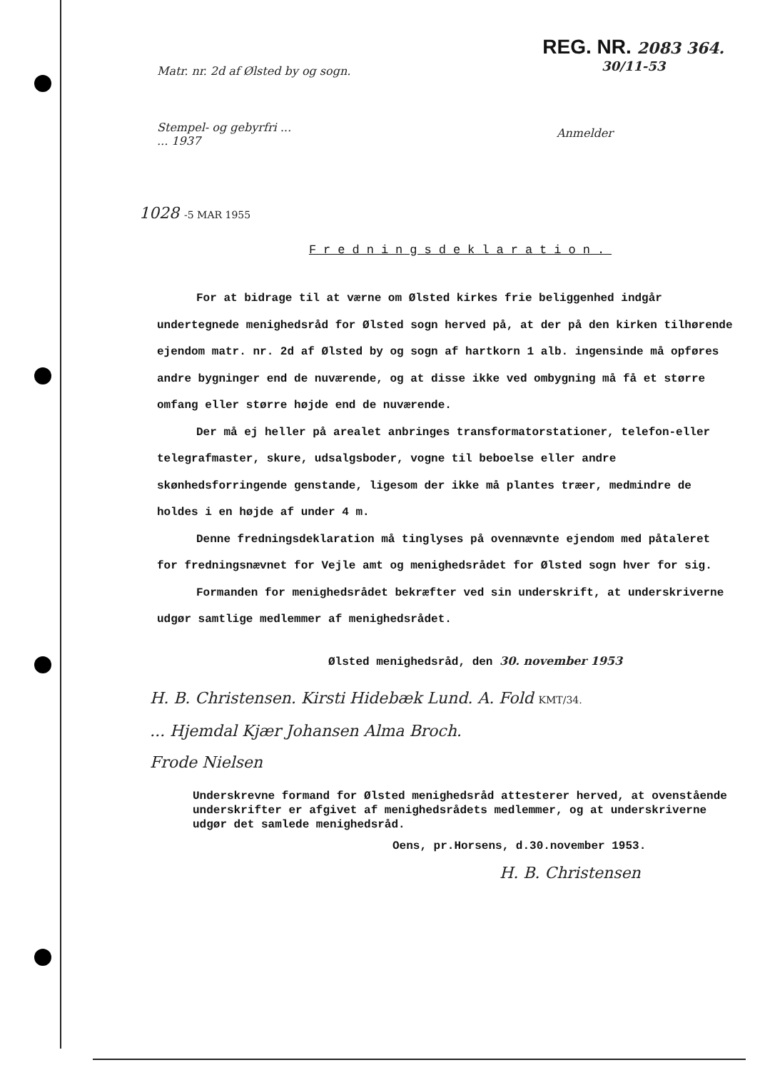REG. NR. 2083 364.
30/11-53
Matr. nr. 2d af Ølsted by og sogn.
Stempel- og gebyrfri ...
... 1937
Anmelder
1028 -5 MAR 1955
Fredningsdeklaration.
For at bidrage til at værne om Ølsted kirkes frie beliggenhed indgår undertegnede menighedsråd for Ølsted sogn herved på, at der på den kirken tilhørende ejendom matr. nr. 2d af Ølsted by og sogn af hartkorn 1 alb. ingensinde må opføres andre bygninger end de nuværende, og at disse ikke ved ombygning må få et større omfang eller større højde end de nuværende.
Der må ej heller på arealet anbringes transformatorstationer, telefon-eller telegrafmaster, skure, udsalgsboder, vogne til beboelse eller andre skønhedsforringende genstande, ligesom der ikke må plantes træer, medmindre de holdes i en højde af under 4 m.
Denne fredningsdeklaration må tinglyses på ovennævnte ejendom med påtaleret for fredningsnævnet for Vejle amt og menighedsrådet for Ølsted sogn hver for sig.
Formanden for menighedsrådet bekræfter ved sin underskrift, at underskriverne udgør samtlige medlemmer af menighedsrådet.
Ølsted menighedsråd, den 30. november 1953
H. B. Christensen. Kirsti Hidebæk Lund. A. Fold KMT/34.
... Hjemdal Kjær Johansen Alma Broch.
Frode Nielsen
Underskrevne formand for Ølsted menighedsråd attesterer herved, at ovenstående underskrifter er afgivet af menighedsrådets medlemmer, og at underskriverne udgør det samlede menighedsråd.
Oens, pr.Horsens, d.30.november 1953.
H. B. Christensen